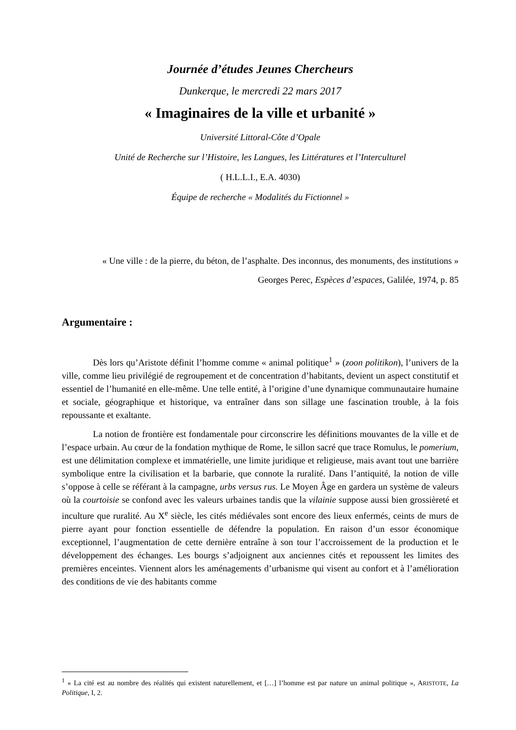Journée d’études Jeunes Chercheurs
Dunkerque, le mercredi 22 mars 2017
« Imaginaires de la ville et urbanité »
Université Littoral-Côte d’Opale
Unité de Recherche sur l’Histoire, les Langues, les Littératures et l’Interculturel
( H.L.L.I., E.A. 4030)
Équipe de recherche « Modalités du Fictionnel »
« Une ville : de la pierre, du béton, de l’asphalte. Des inconnus, des monuments, des institutions »
Georges Perec, Espèces d’espaces, Galilée, 1974, p. 85
Argumentaire :
Dès lors qu’Aristote définit l’homme comme « animal politique<sup>1</sup> » (zoon politikon), l’univers de la ville, comme lieu privilégié de regroupement et de concentration d’habitants, devient un aspect constitutif et essentiel de l’humanité en elle-même. Une telle entité, à l’origine d’une dynamique communautaire humaine et sociale, géographique et historique, va entraîner dans son sillage une fascination trouble, à la fois repoussante et exaltante.
La notion de frontière est fondamentale pour circonscrire les définitions mouvantes de la ville et de l’espace urbain. Au cœur de la fondation mythique de Rome, le sillon sacré que trace Romulus, le pomerium, est une délimitation complexe et immatérielle, une limite juridique et religieuse, mais avant tout une barrière symbolique entre la civilisation et la barbarie, que connote la ruralité. Dans l’antiquité, la notion de ville s’oppose à celle se référant à la campagne, urbs versus rus. Le Moyen Âge en gardera un système de valeurs où la courtoisie se confond avec les valeurs urbaines tandis que la vilainie suppose aussi bien grossièreté et inculture que ruralité. Au X<sup>e</sup> siècle, les cités médiévales sont encore des lieux enfermés, ceints de murs de pierre ayant pour fonction essentielle de défendre la population. En raison d’un essor économique exceptionnel, l’augmentation de cette dernière entraîne à son tour l’accroissement de la production et le développement des échanges. Les bourgs s’adjoignent aux anciennes cités et repoussent les limites des premières enceintes. Viennent alors les aménagements d’urbanisme qui visent au confort et à l’amélioration des conditions de vie des habitants comme
<sup>1</sup> « La cité est au nombre des réalités qui existent naturellement, et […] l’homme est par nature un animal politique », ARISTOTE, La Politique, I, 2.